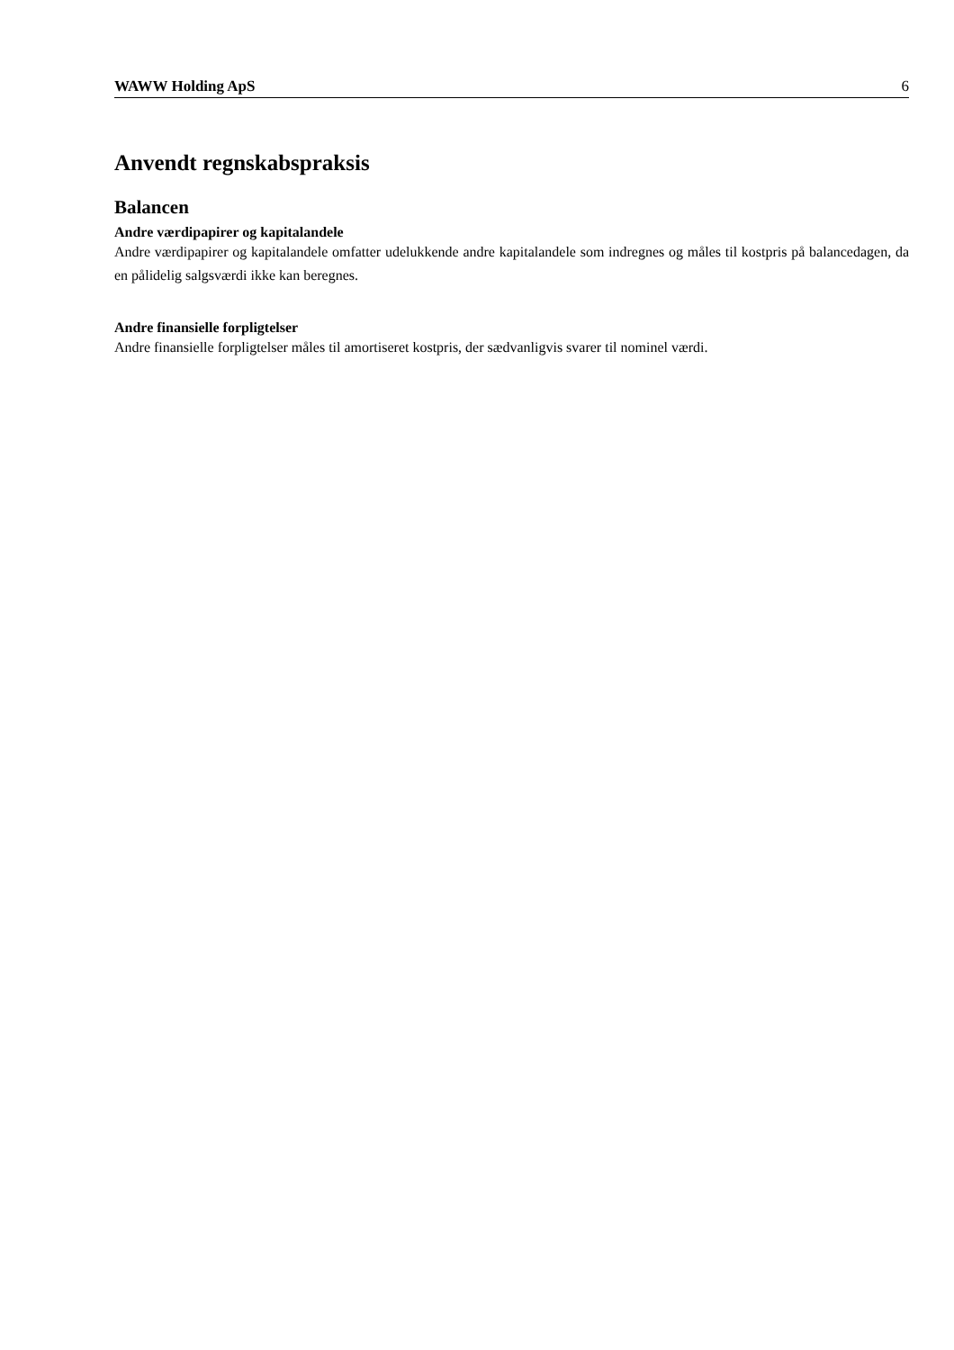WAWW Holding ApS 6
Anvendt regnskabspraksis
Balancen
Andre værdipapirer og kapitalandele
Andre værdipapirer og kapitalandele omfatter udelukkende andre kapitalandele som indregnes og måles til kostpris på balancedagen, da en pålidelig salgsværdi ikke kan beregnes.
Andre finansielle forpligtelser
Andre finansielle forpligtelser måles til amortiseret kostpris, der sædvanligvis svarer til nominel værdi.